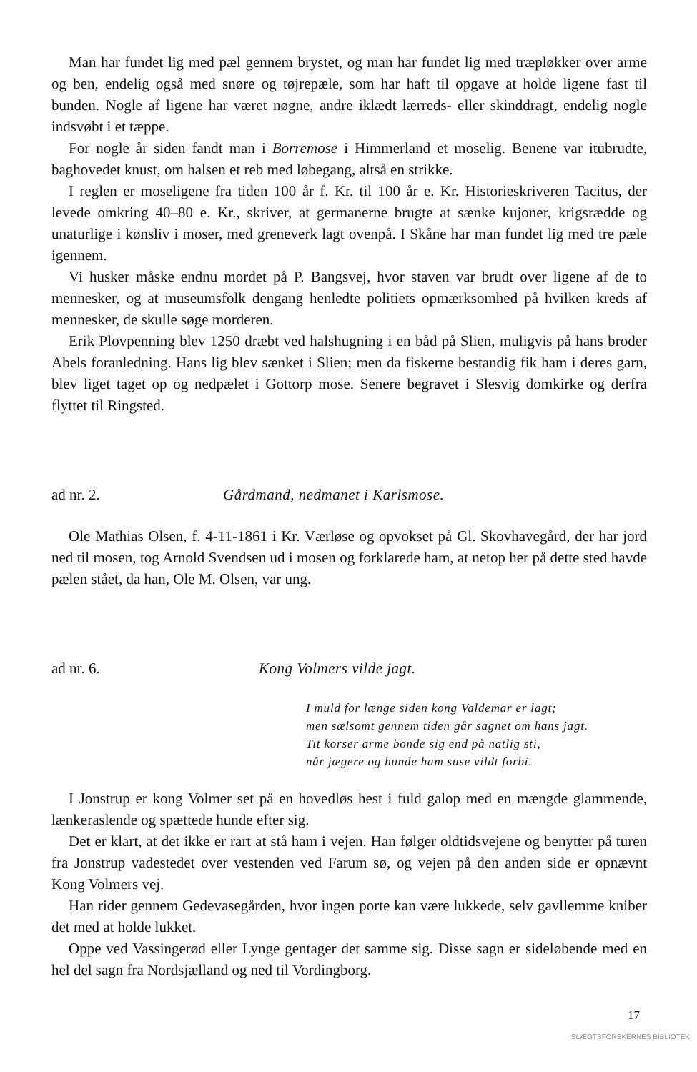Man har fundet lig med pæl gennem brystet, og man har fundet lig med træpløkker over arme og ben, endelig også med snøre og tøjrepæle, som har haft til opgave at holde ligene fast til bunden. Nogle af ligene har været nøgne, andre iklædt lærreds- eller skinddragt, endelig nogle indsvøbt i et tæppe.
For nogle år siden fandt man i Borremose i Himmerland et moselig. Benene var itubrudte, baghovedet knust, om halsen et reb med løbegang, altså en strikke.
I reglen er moseligene fra tiden 100 år f. Kr. til 100 år e. Kr. Historieskriveren Tacitus, der levede omkring 40–80 e. Kr., skriver, at germanerne brugte at sænke kujoner, krigsrædde og unaturlige i kønsliv i moser, med grenever­k lagt ovenpå. I Skåne har man fundet lig med tre pæle igennem.
Vi husker måske endnu mordet på P. Bangsvej, hvor staven var brudt over ligene af de to mennesker, og at museumsfolk dengang henledte politiets opmærksomhed på hvilken kreds af mennesker, de skulle søge morderen.
Erik Plovpenning blev 1250 dræbt ved halshugning i en båd på Slien, muligvis på hans broder Abels foranledning. Hans lig blev sænket i Slien; men da fiskerne bestandig fik ham i deres garn, blev liget taget op og nedpælet i Gottorp mose. Senere begravet i Slesvig domkirke og derfra flyttet til Ringsted.
ad nr. 2. Gårdmand, nedmanet i Karlsmose.
Ole Mathias Olsen, f. 4-11-1861 i Kr. Værløse og opvokset på Gl. Skovhavegård, der har jord ned til mosen, tog Arnold Svendsen ud i mosen og forklarede ham, at netop her på dette sted havde pælen stået, da han, Ole M. Olsen, var ung.
ad nr. 6. Kong Volmers vilde jagt.
I muld for længe siden kong Valdemar er lagt;
men sælsomt gennem tiden går sagnet om hans jagt.
Tit korser arme bonde sig end på natlig sti,
når jægere og hunde ham suse vildt forbi.
I Jonstrup er kong Volmer set på en hovedløs hest i fuld galop med en mængde glammende, lænkeraslende og spættede hunde efter sig.
Det er klart, at det ikke er rart at stå ham i vejen. Han følger oldtidsvejene og benytter på turen fra Jonstrup vadestedet over vestenden ved Farum sø, og vejen på den anden side er opnævnt Kong Volmers vej.
Han rider gennem Gedevasegården, hvor ingen porte kan være lukkede, selv gavllemme kniber det med at holde lukket.
Oppe ved Vassingerød eller Lynge gentager det samme sig. Disse sagn er sideløbende med en hel del sagn fra Nordsjælland og ned til Vordingborg.
17
SLÆGTSFORSKERNES BIBLIOTEK